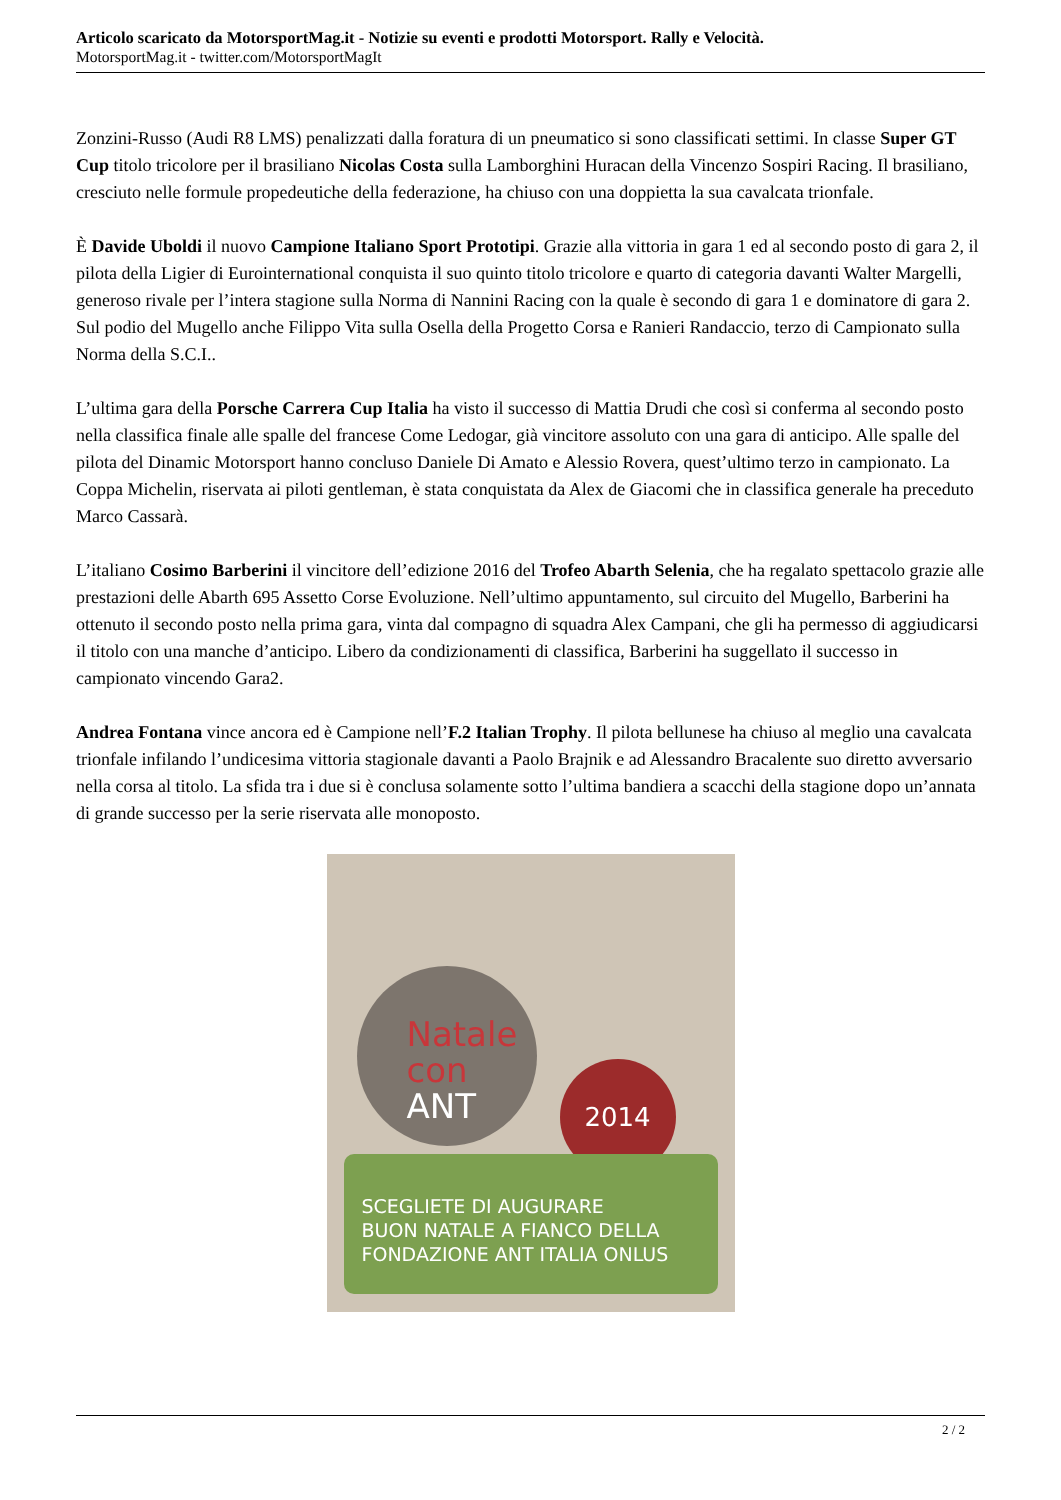Articolo scaricato da MotorsportMag.it - Notizie su eventi e prodotti Motorsport. Rally e Velocità.
MotorsportMag.it - twitter.com/MotorsportMagIt
Zonzini-Russo (Audi R8 LMS) penalizzati dalla foratura di un pneumatico si sono classificati settimi. In classe Super GT Cup titolo tricolore per il brasiliano Nicolas Costa sulla Lamborghini Huracan della Vincenzo Sospiri Racing. Il brasiliano, cresciuto nelle formule propedeutiche della federazione, ha chiuso con una doppietta la sua cavalcata trionfale.
È Davide Uboldi il nuovo Campione Italiano Sport Prototipi. Grazie alla vittoria in gara 1 ed al secondo posto di gara 2, il pilota della Ligier di Eurointernational conquista il suo quinto titolo tricolore e quarto di categoria davanti Walter Margelli, generoso rivale per l’intera stagione sulla Norma di Nannini Racing con la quale è secondo di gara 1 e dominatore di gara 2. Sul podio del Mugello anche Filippo Vita sulla Osella della Progetto Corsa e Ranieri Randaccio, terzo di Campionato sulla Norma della S.C.I..
L’ultima gara della Porsche Carrera Cup Italia ha visto il successo di Mattia Drudi che così si conferma al secondo posto nella classifica finale alle spalle del francese Come Ledogar, già vincitore assoluto con una gara di anticipo. Alle spalle del pilota del Dinamic Motorsport hanno concluso Daniele Di Amato e Alessio Rovera, quest’ultimo terzo in campionato. La Coppa Michelin, riservata ai piloti gentleman, è stata conquistata da Alex de Giacomi che in classifica generale ha preceduto Marco Cassarà.
L’italiano Cosimo Barberini il vincitore dell’edizione 2016 del Trofeo Abarth Selenia, che ha regalato spettacolo grazie alle prestazioni delle Abarth 695 Assetto Corse Evoluzione. Nell’ultimo appuntamento, sul circuito del Mugello, Barberini ha ottenuto il secondo posto nella prima gara, vinta dal compagno di squadra Alex Campani, che gli ha permesso di aggiudicarsi il titolo con una manche d’anticipo. Libero da condizionamenti di classifica, Barberini ha suggellato il successo in campionato vincendo Gara2.
Andrea Fontana vince ancora ed è Campione nell’F.2 Italian Trophy. Il pilota bellunese ha chiuso al meglio una cavalcata trionfale infilando l’undicesima vittoria stagionale davanti a Paolo Brajnik e ad Alessandro Bracalente suo diretto avversario nella corsa al titolo. La sfida tra i due si è conclusa solamente sotto l’ultima bandiera a scacchi della stagione dopo un’annata di grande successo per la serie riservata alle monoposto.
Natale
con ANT
2014
SCEGLIETE DI AUGURARE
BUON NATALE A FIANCO DELLA
FONDAZIONE ANT ITALIA ONLUS
2 / 2